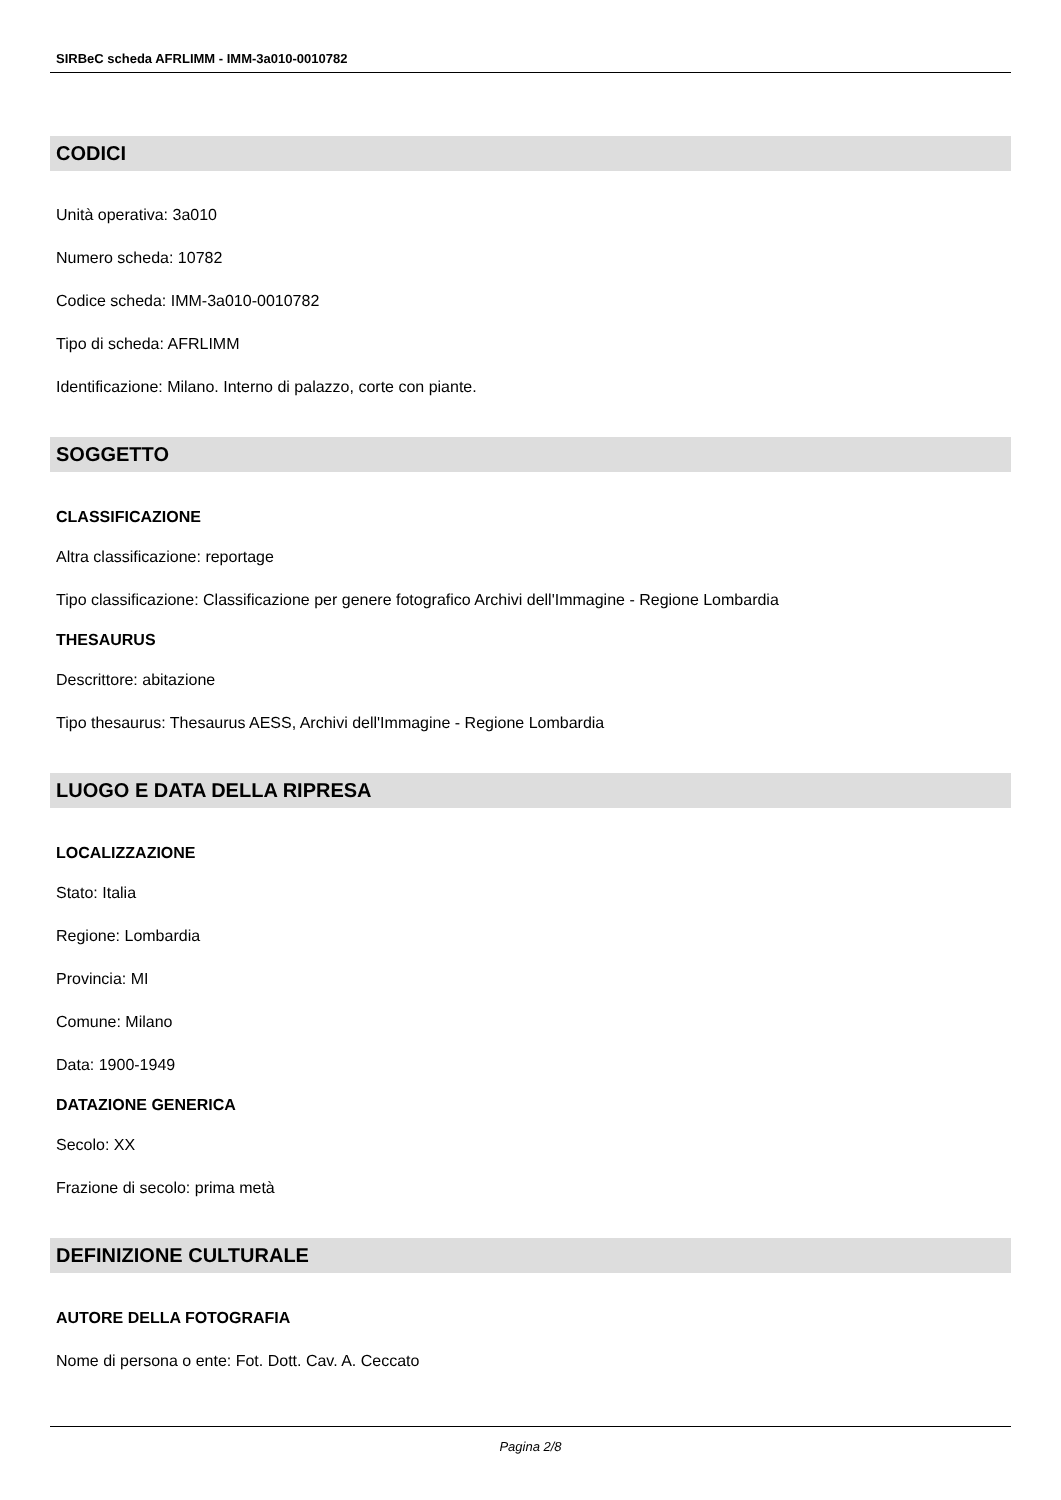SIRBeC scheda AFRLIMM - IMM-3a010-0010782
CODICI
Unità operativa: 3a010
Numero scheda: 10782
Codice scheda: IMM-3a010-0010782
Tipo di scheda: AFRLIMM
Identificazione: Milano. Interno di palazzo, corte con piante.
SOGGETTO
CLASSIFICAZIONE
Altra classificazione: reportage
Tipo classificazione: Classificazione per genere fotografico Archivi dell'Immagine - Regione Lombardia
THESAURUS
Descrittore: abitazione
Tipo thesaurus: Thesaurus AESS, Archivi dell'Immagine - Regione Lombardia
LUOGO E DATA DELLA RIPRESA
LOCALIZZAZIONE
Stato: Italia
Regione: Lombardia
Provincia: MI
Comune: Milano
Data: 1900-1949
DATAZIONE GENERICA
Secolo: XX
Frazione di secolo: prima metà
DEFINIZIONE CULTURALE
AUTORE DELLA FOTOGRAFIA
Nome di persona o ente: Fot. Dott. Cav. A. Ceccato
Pagina 2/8